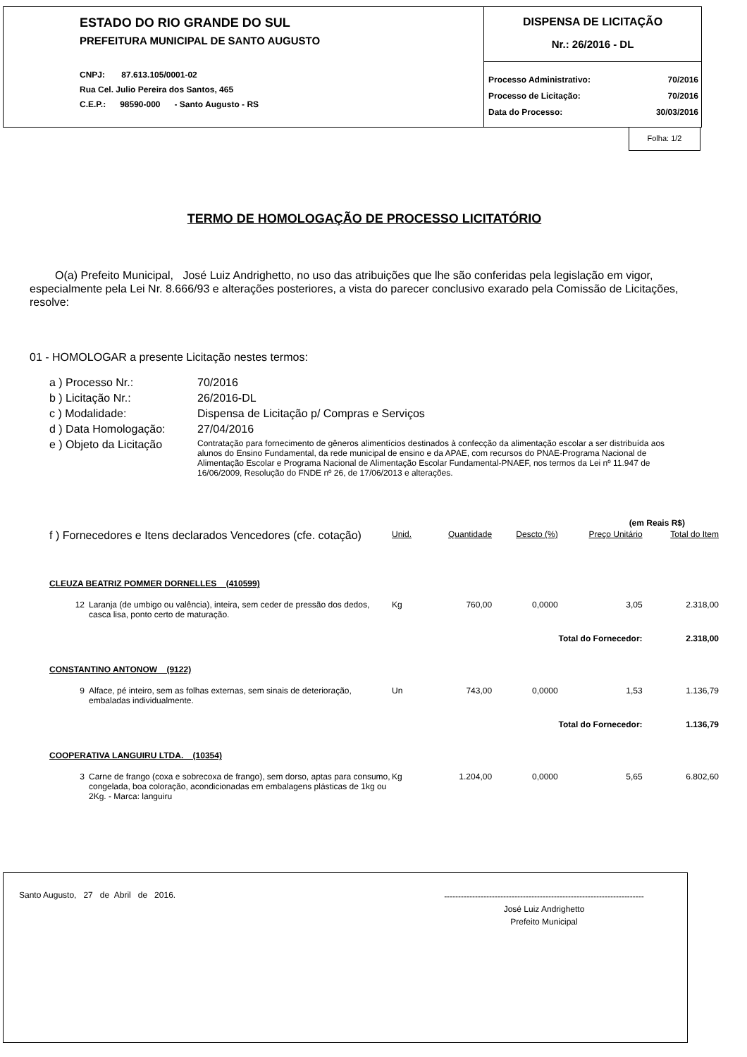ESTADO DO RIO GRANDE DO SUL
PREFEITURA MUNICIPAL DE SANTO AUGUSTO
CNPJ: 87.613.105/0001-02
Rua Cel. Julio Pereira dos Santos, 465
C.E.P.: 98590-000 - Santo Augusto - RS
DISPENSA DE LICITAÇÃO
Nr.: 26/2016 - DL
Processo Administrativo: 70/2016
Processo de Licitação: 70/2016
Data do Processo: 30/03/2016
Folha: 1/2
TERMO DE HOMOLOGAÇÃO DE PROCESSO LICITATÓRIO
O(a) Prefeito Municipal, José Luiz Andrighetto, no uso das atribuições que lhe são conferidas pela legislação em vigor, especialmente pela Lei Nr. 8.666/93 e alterações posteriores, a vista do parecer conclusivo exarado pela Comissão de Licitações, resolve:
01 - HOMOLOGAR a presente Licitação nestes termos:
| a ) Processo Nr.: | 70/2016 |
| b ) Licitação Nr.: | 26/2016-DL |
| c ) Modalidade: | Dispensa de Licitação p/ Compras e Serviços |
| d ) Data Homologação: | 27/04/2016 |
| e ) Objeto da Licitação | Contratação para fornecimento de gêneros alimentícios destinados à confecção da alimentação escolar a ser distribuída aos alunos do Ensino Fundamental, da rede municipal de ensino e da APAE, com recursos do PNAE-Programa Nacional de Alimentação Escolar e Programa Nacional de Alimentação Escolar Fundamental-PNAEF, nos termos da Lei nº 11.947 de 16/06/2009, Resolução do FNDE nº 26, de 17/06/2013 e alterações. |
(em Reais R$)
| f ) Fornecedores e Itens declarados Vencedores (cfe. cotação) | | Unid. | Quantidade | Descto (%) | Preço Unitário | Total do Item |
| CLEUZA BEATRIZ POMMER DORNELLES (410599) | | | | | | |
| 12 | Laranja (de umbigo ou valência), inteira, sem ceder de pressão dos dedos, casca lisa, ponto certo de maturação. | Kg | 760,00 | 0,0000 | 3,05 | 2.318,00 |
| Total do Fornecedor: | | | | | | 2.318,00 |
| CONSTANTINO ANTONOW (9122) | | | | | | |
| 9 | Alface, pé inteiro, sem as folhas externas, sem sinais de deterioração, embaladas individualmente. | Un | 743,00 | 0,0000 | 1,53 | 1.136,79 |
| Total do Fornecedor: | | | | | | 1.136,79 |
| COOPERATIVA LANGUIRU LTDA. (10354) | | | | | | |
| 3 | Carne de frango (coxa e sobrecoxa de frango), sem dorso, aptas para consumo, congelada, boa coloração, acondicionadas em embalagens plásticas de 1kg ou 2Kg. - Marca: languiru | Kg | 1.204,00 | 0,0000 | 5,65 | 6.802,60 |
Santo Augusto, 27 de Abril de 2016.
-----------------------------------------------------------------------
José Luiz Andrighetto
Prefeito Municipal